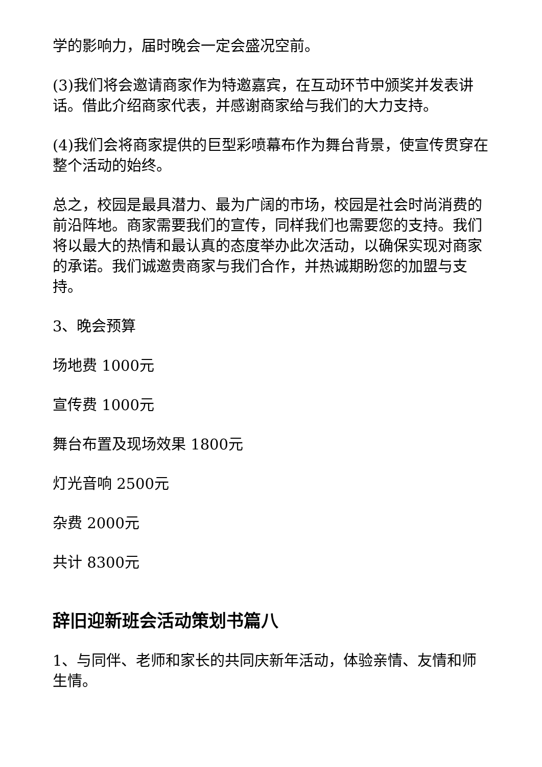学的影响力，届时晚会一定会盛况空前。
(3)我们将会邀请商家作为特邀嘉宾，在互动环节中颁奖并发表讲话。借此介绍商家代表，并感谢商家给与我们的大力支持。
(4)我们会将商家提供的巨型彩喷幕布作为舞台背景，使宣传贯穿在整个活动的始终。
总之，校园是最具潜力、最为广阔的市场，校园是社会时尚消费的前沿阵地。商家需要我们的宣传，同样我们也需要您的支持。我们将以最大的热情和最认真的态度举办此次活动，以确保实现对商家的承诺。我们诚邀贵商家与我们合作，并热诚期盼您的加盟与支持。
3、晚会预算
场地费 1000元
宣传费 1000元
舞台布置及现场效果 1800元
灯光音响 2500元
杂费 2000元
共计 8300元
辞旧迎新班会活动策划书篇八
1、与同伴、老师和家长的共同庆新年活动，体验亲情、友情和师生情。